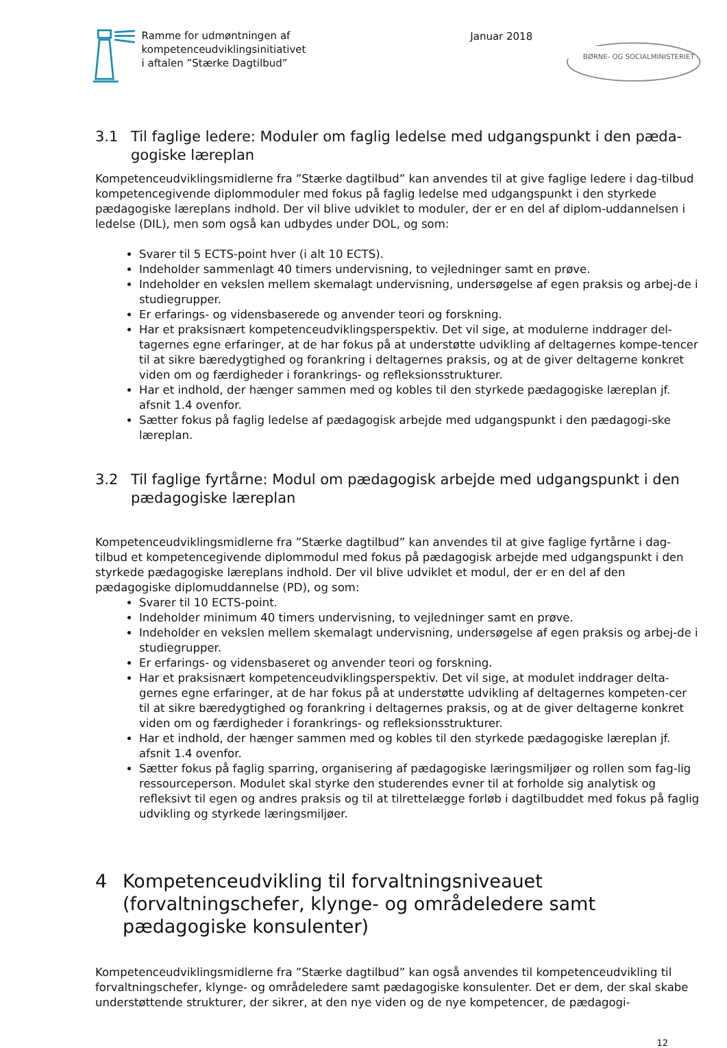Ramme for udmøntningen af
kompetenceudviklingsinitiativet
i aftalen ”Stærke Dagtilbud”
Januar 2018
BØRNE- OG SOCIALMINISTERIET
3.1 Til faglige ledere: Moduler om faglig ledelse med udgangspunkt i den pæda-gogiske læreplan
Kompetenceudviklingsmidlerne fra ”Stærke dagtilbud” kan anvendes til at give faglige ledere i dag-tilbud kompetencegivende diplommoduler med fokus på faglig ledelse med udgangspunkt i den styrkede pædagogiske læreplans indhold. Der vil blive udviklet to moduler, der er en del af diplom-uddannelsen i ledelse (DIL), men som også kan udbydes under DOL, og som:
Svarer til 5 ECTS-point hver (i alt 10 ECTS).
Indeholder sammenlagt 40 timers undervisning, to vejledninger samt en prøve.
Indeholder en vekslen mellem skemalagt undervisning, undersøgelse af egen praksis og arbej-de i studiegrupper.
Er erfarings- og vidensbaserede og anvender teori og forskning.
Har et praksisnært kompetenceudviklingsperspektiv. Det vil sige, at modulerne inddrager del-tagernes egne erfaringer, at de har fokus på at understøtte udvikling af deltagernes kompe-tencer til at sikre bæredygtighed og forankring i deltagernes praksis, og at de giver deltagerne konkret viden om og færdigheder i forankrings- og refleksionsstrukturer.
Har et indhold, der hænger sammen med og kobles til den styrkede pædagogiske læreplan jf. afsnit 1.4 ovenfor.
Sætter fokus på faglig ledelse af pædagogisk arbejde med udgangspunkt i den pædagogi-ske læreplan.
3.2 Til faglige fyrtårne: Modul om pædagogisk arbejde med udgangspunkt i den pædagogiske læreplan
Kompetenceudviklingsmidlerne fra ”Stærke dagtilbud” kan anvendes til at give faglige fyrtårne i dag-tilbud et kompetencegivende diplommodul med fokus på pædagogisk arbejde med udgangspunkt i den styrkede pædagogiske læreplans indhold. Der vil blive udviklet et modul, der er en del af den pædagogiske diplomuddannelse (PD), og som:
Svarer til 10 ECTS-point.
Indeholder minimum 40 timers undervisning, to vejledninger samt en prøve.
Indeholder en vekslen mellem skemalagt undervisning, undersøgelse af egen praksis og arbej-de i studiegrupper.
Er erfarings- og vidensbaseret og anvender teori og forskning.
Har et praksisnært kompetenceudviklingsperspektiv. Det vil sige, at modulet inddrager delta-gernes egne erfaringer, at de har fokus på at understøtte udvikling af deltagernes kompeten-cer til at sikre bæredygtighed og forankring i deltagernes praksis, og at de giver deltagerne konkret viden om og færdigheder i forankrings- og refleksionsstrukturer.
Har et indhold, der hænger sammen med og kobles til den styrkede pædagogiske læreplan jf. afsnit 1.4 ovenfor.
Sætter fokus på faglig sparring, organisering af pædagogiske læringsmiljøer og rollen som fag-lig ressourceperson. Modulet skal styrke den studerendes evner til at forholde sig analytisk og refleksivt til egen og andres praksis og til at tilrettelægge forløb i dagtilbuddet med fokus på faglig udvikling og styrkede læringsmiljøer.
4 Kompetenceudvikling til forvaltningsniveauet (forvaltningschefer, klynge- og områdeledere samt pædagogiske konsulenter)
Kompetenceudviklingsmidlerne fra ”Stærke dagtilbud” kan også anvendes til kompetenceudvikling til forvaltningschefer, klynge- og områdeledere samt pædagogiske konsulenter. Det er dem, der skal skabe understøttende strukturer, der sikrer, at den nye viden og de nye kompetencer, de pædagogi-
12